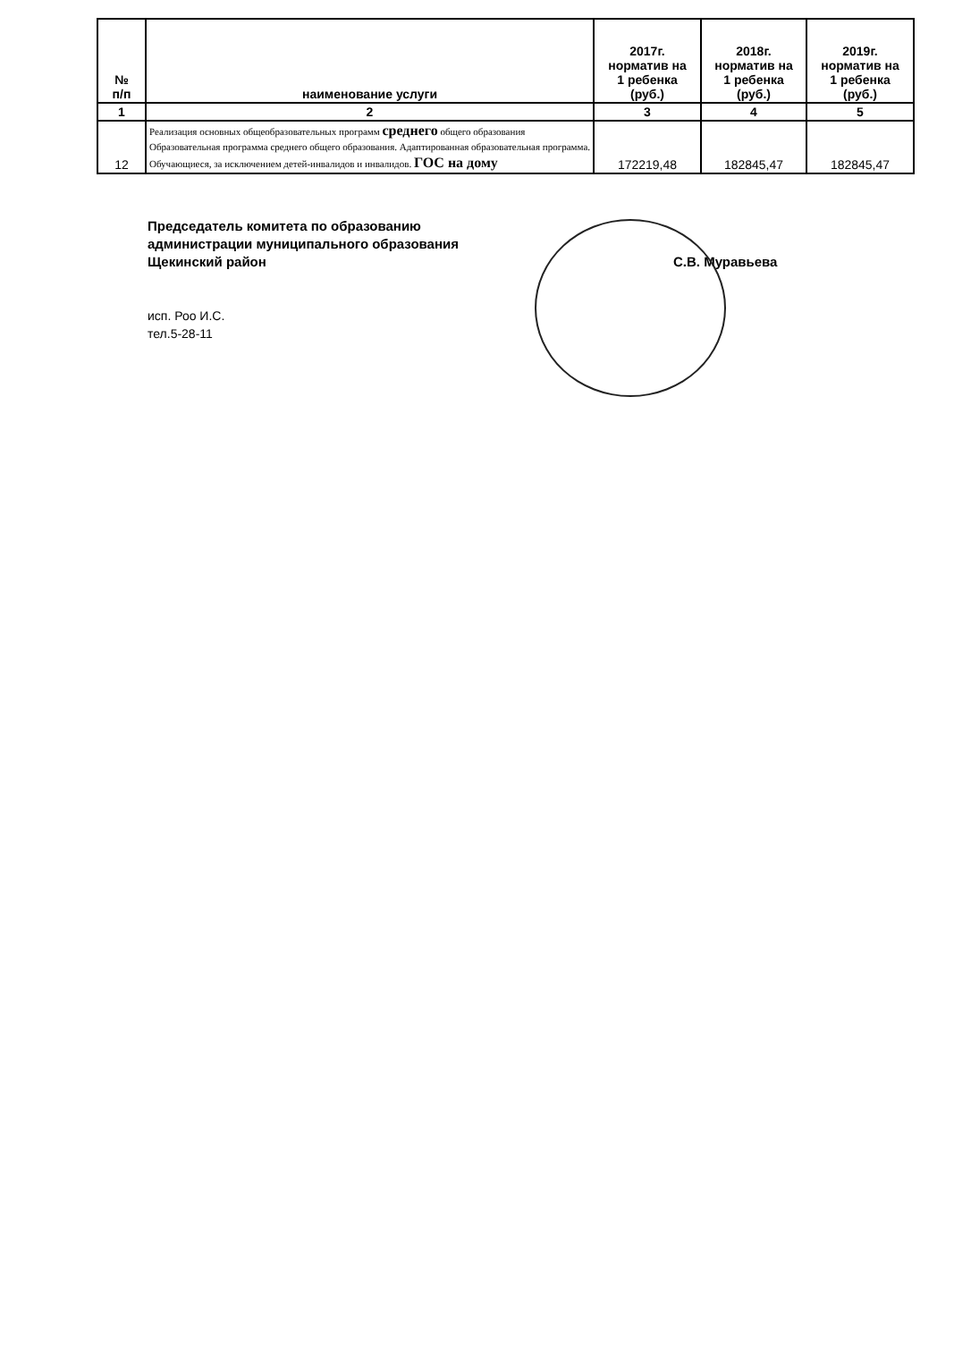| № п/п | наименование услуги | 2017г. норматив на 1 ребенка (руб.) | 2018г. норматив на 1 ребенка (руб.) | 2019г. норматив на 1 ребенка (руб.) |
| --- | --- | --- | --- | --- |
| 1 | 2 | 3 | 4 | 5 |
| 12 | Реализация основных общеобразовательных программ среднего общего образования Образовательная программа среднего общего образования. Адаптированная образовательная программа. Обучающиеся, за исключением детей-инвалидов и инвалидов. ГОС на дому | 172219,48 | 182845,47 | 182845,47 |
Председатель комитета по образованию
администрации муниципального образования
Щекинский район
С.В. Муравьева
исп. Роо И.С.
тел.5-28-11